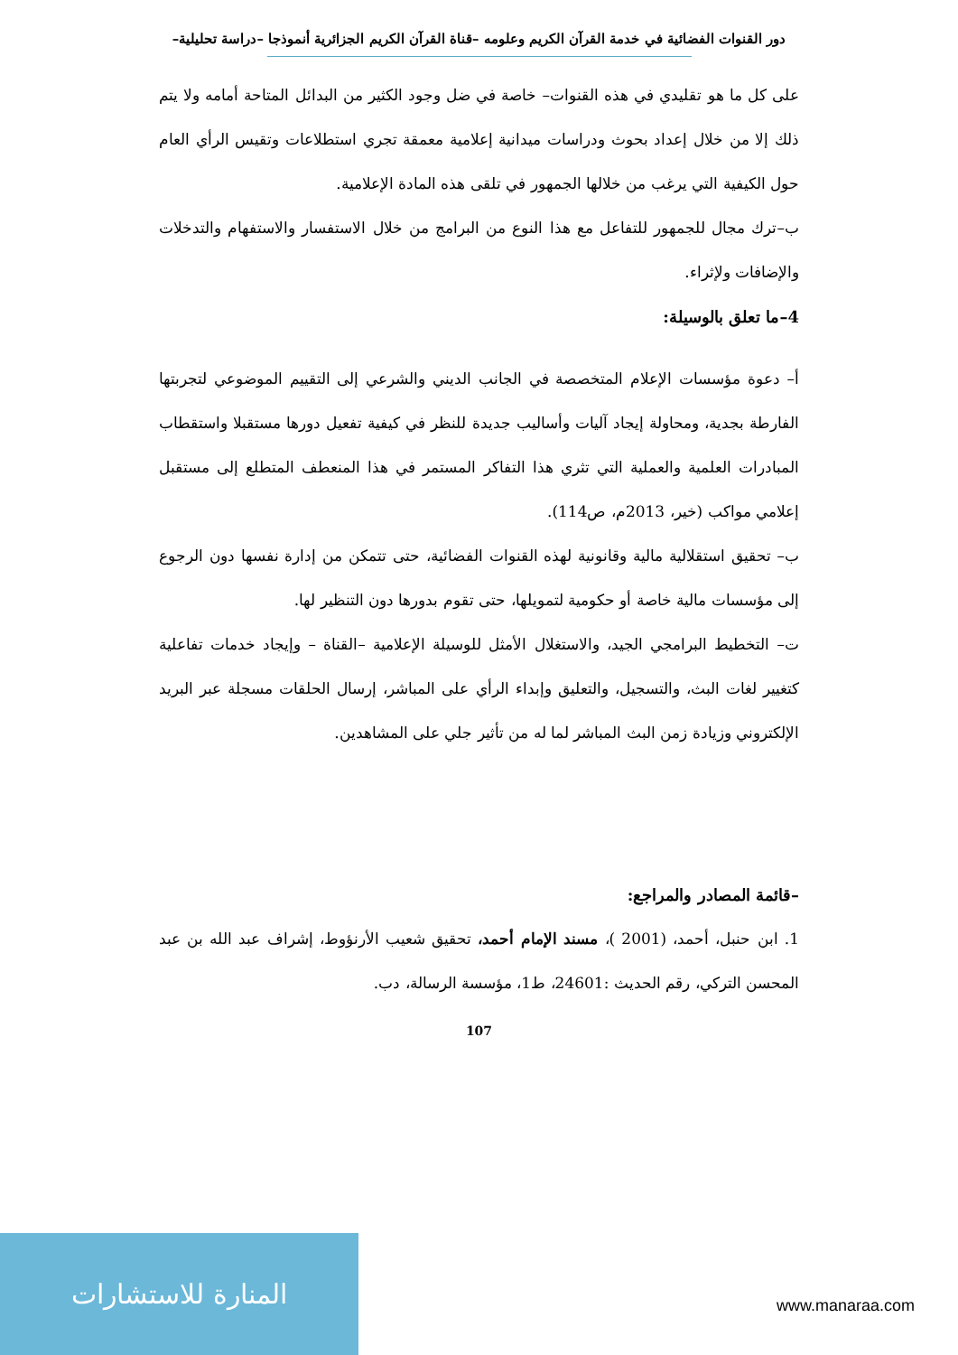دور القنوات الفضائية في خدمة القرآن الكريم وعلومه –قناة القرآن الكريم الجزائرية أنموذجا –دراسة تحليلية–
على كل ما هو تقليدي في هذه القنوات– خاصة في ضل وجود الكثير من البدائل المتاحة أمامه ولا يتم ذلك إلا من خلال إعداد بحوث ودراسات ميدانية إعلامية معمقة تجري استطلاعات وتقيس الرأي العام حول الكيفية التي يرغب من خلالها الجمهور في تلقى هذه المادة الإعلامية.
ب–ترك مجال للجمهور للتفاعل مع هذا النوع من البرامج من خلال الاستفسار والاستفهام والتدخلات والإضافات ولإثراء.
4–ما تعلق بالوسيلة:
أ– دعوة مؤسسات الإعلام المتخصصة في الجانب الديني والشرعي إلى التقييم الموضوعي لتجربتها الفارطة بجدية، ومحاولة إيجاد آليات وأساليب جديدة للنظر في كيفية تفعيل دورها مستقبلا واستقطاب المبادرات العلمية والعملية التي تثري هذا التفاكر المستمر في هذا المنعطف المتطلع إلى مستقبل إعلامي مواكب (خير، 2013م، ص114).
ب– تحقيق استقلالية مالية وقانونية لهذه القنوات الفضائية، حتى تتمكن من إدارة نفسها دون الرجوع إلى مؤسسات مالية خاصة أو حكومية لتمويلها، حتى تقوم بدورها دون التنظير لها.
ت– التخطيط البرامجي الجيد، والاستغلال الأمثل للوسيلة الإعلامية –القناة – وإيجاد خدمات تفاعلية كتغيير لغات البث، والتسجيل، والتعليق وإبداء الرأي على المباشر، إرسال الحلقات مسجلة عبر البريد الإلكتروني وزيادة زمن البث المباشر لما له من تأثير جلي على المشاهدين.
–قائمة المصادر والمراجع:
1. ابن حنبل، أحمد، (2001 )، مسند الإمام أحمد، تحقيق شعيب الأرنؤوط، إشراف عبد الله بن عبد المحسن التركي، رقم الحديث :24601، ط1، مؤسسة الرسالة، دب.
107
المنارة للاستشارات
www.manaraa.com